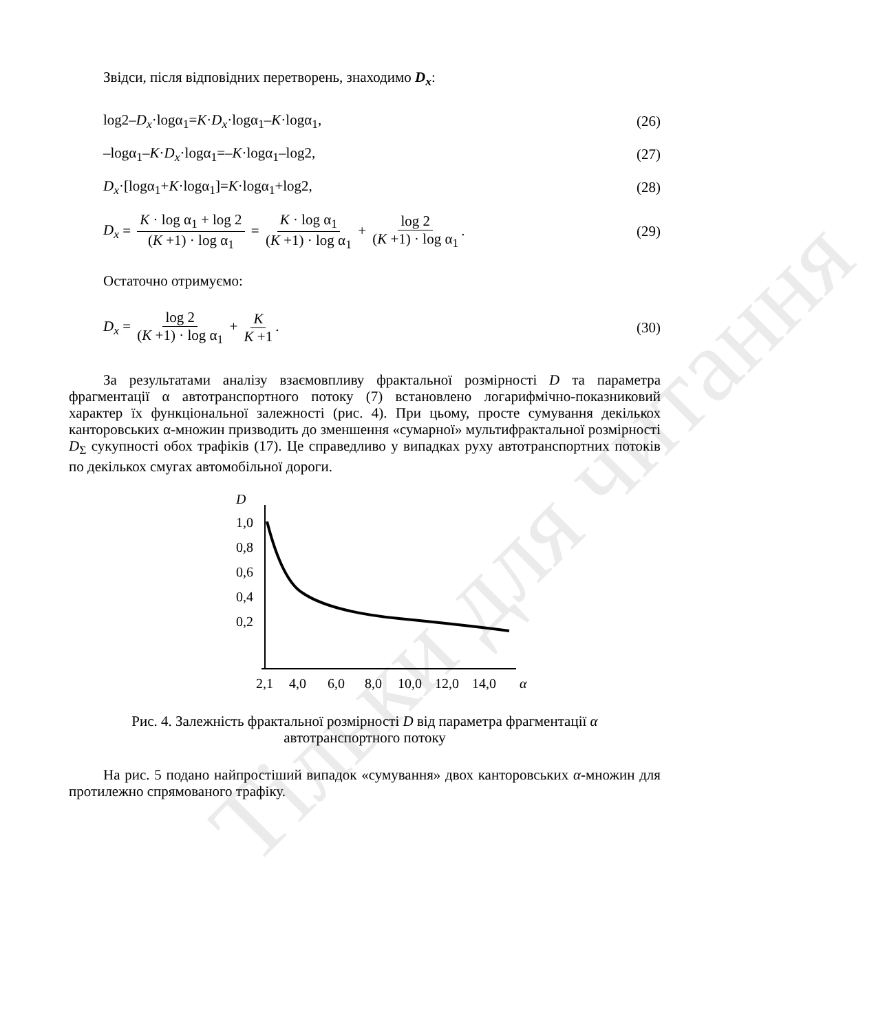Тільки для читання
Звідси, після відповідних перетворень, знаходимо D<sub>x</sub>:
log2–D<sub>x</sub>·logα<sub>1</sub>=K·D<sub>x</sub>·logα<sub>1</sub>–K·logα<sub>1</sub>, (26)
–logα<sub>1</sub>–K·D<sub>x</sub>·logα<sub>1</sub>=–K·logα<sub>1</sub>–log2, (27)
D<sub>x</sub>·[logα<sub>1</sub>+K·logα<sub>1</sub>]=K·logα<sub>1</sub>+log2, (28)
D<sub>x</sub> = K · log α<sub>1</sub> + log 2 (K +1) · log α<sub>1</sub> = K · log α<sub>1</sub> (K +1) · log α<sub>1</sub> + log 2 (K +1) · log α<sub>1</sub>. (29)
Остаточно отримуємо:
D<sub>x</sub> = log 2 (K +1) · log α<sub>1</sub> + K K +1. (30)
За результатами аналізу взаємовпливу фрактальної розмірності D та параметра фрагментації α автотранспортного потоку (7) встановлено логарифмічно-показниковий характер їх функціональної залежності (рис. 4). При цьому, просте сумування декількох канторовських α-множин призводить до зменшення «сумарної» мультифрактальної розмірності D<sub>Σ</sub> сукупності обох трафіків (17). Це справедливо у випадках руху автотранспортних потоків по декількох смугах автомобільної дороги.
D
1,0
0,8
0,6
0,4
0,2
2,1
4,0
6,0
8,0
10,0
12,0
14,0
α
Рис. 4. Залежність фрактальної розмірності D від параметра фрагментації α
автотранспортного потоку
На рис. 5 подано найпростіший випадок «сумування» двох канторовських α-множин для протилежно спрямованого трафіку.